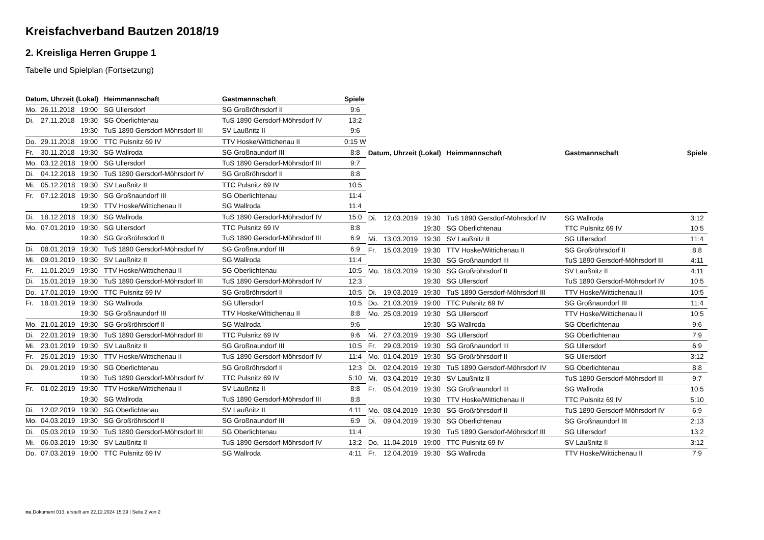Kreisfachverband Bautzen 2018/19
2. Kreisliga Herren Gruppe 1
Tabelle und Spielplan (Fortsetzung)
| Datum, Uhrzeit (Lokal) | | | Heimmannschaft | Gastmannschaft | Spiele |
| --- | --- | --- | --- | --- | --- |
| Mo. | 26.11.2018 | 19:00 | SG Ullersdorf | SG Großröhrsdorf II | 9:6 |
| Di. | 27.11.2018 | 19:30 | SG Oberlichtenau | TuS 1890 Gersdorf-Möhrsdorf IV | 13:2 |
| | | 19:30 | TuS 1890 Gersdorf-Möhrsdorf III | SV Laußnitz II | 9:6 |
| Do. | 29.11.2018 | 19:00 | TTC Pulsnitz 69 IV | TTV Hoske/Wittichenau II | 0:15 W |
| Fr. | 30.11.2018 | 19:30 | SG Wallroda | SG Großnaundorf III | 8:8 |
| Mo. | 03.12.2018 | 19:00 | SG Ullersdorf | TuS 1890 Gersdorf-Möhrsdorf III | 9:7 |
| Di. | 04.12.2018 | 19:30 | TuS 1890 Gersdorf-Möhrsdorf IV | SG Großröhrsdorf II | 8:8 |
| Mi. | 05.12.2018 | 19:30 | SV Laußnitz II | TTC Pulsnitz 69 IV | 10:5 |
| Fr. | 07.12.2018 | 19:30 | SG Großnaundorf III | SG Oberlichtenau | 11:4 |
| | | 19:30 | TTV Hoske/Wittichenau II | SG Wallroda | 11:4 |
| Di. | 18.12.2018 | 19:30 | SG Wallroda | TuS 1890 Gersdorf-Möhrsdorf IV | 15:0 |
| Mo. | 07.01.2019 | 19:30 | SG Ullersdorf | TTC Pulsnitz 69 IV | 8:8 |
| | | 19:30 | SG Großröhrsdorf II | TuS 1890 Gersdorf-Möhrsdorf III | 6:9 |
| Di. | 08.01.2019 | 19:30 | TuS 1890 Gersdorf-Möhrsdorf IV | SG Großnaundorf III | 6:9 |
| Mi. | 09.01.2019 | 19:30 | SV Laußnitz II | SG Wallroda | 11:4 |
| Fr. | 11.01.2019 | 19:30 | TTV Hoske/Wittichenau II | SG Oberlichtenau | 10:5 |
| Di. | 15.01.2019 | 19:30 | TuS 1890 Gersdorf-Möhrsdorf III | TuS 1890 Gersdorf-Möhrsdorf IV | 12:3 |
| Do. | 17.01.2019 | 19:00 | TTC Pulsnitz 69 IV | SG Großröhrsdorf II | 10:5 |
| Fr. | 18.01.2019 | 19:30 | SG Wallroda | SG Ullersdorf | 10:5 |
| | | 19:30 | SG Großnaundorf III | TTV Hoske/Wittichenau II | 8:8 |
| Mo. | 21.01.2019 | 19:30 | SG Großröhrsdorf II | SG Wallroda | 9:6 |
| Di. | 22.01.2019 | 19:30 | TuS 1890 Gersdorf-Möhrsdorf III | TTC Pulsnitz 69 IV | 9:6 |
| Mi. | 23.01.2019 | 19:30 | SV Laußnitz II | SG Großnaundorf III | 10:5 |
| Fr. | 25.01.2019 | 19:30 | TTV Hoske/Wittichenau II | TuS 1890 Gersdorf-Möhrsdorf IV | 11:4 |
| Di. | 29.01.2019 | 19:30 | SG Oberlichtenau | SG Großröhrsdorf II | 12:3 |
| | | 19:30 | TuS 1890 Gersdorf-Möhrsdorf IV | TTC Pulsnitz 69 IV | 5:10 |
| Fr. | 01.02.2019 | 19:30 | TTV Hoske/Wittichenau II | SV Laußnitz II | 8:8 |
| | | 19:30 | SG Wallroda | TuS 1890 Gersdorf-Möhrsdorf III | 8:8 |
| Di. | 12.02.2019 | 19:30 | SG Oberlichtenau | SV Laußnitz II | 4:11 |
| Mo. | 04.03.2019 | 19:30 | SG Großröhrsdorf II | SG Großnaundorf III | 6:9 |
| Di. | 05.03.2019 | 19:30 | TuS 1890 Gersdorf-Möhrsdorf III | SG Oberlichtenau | 11:4 |
| Mi. | 06.03.2019 | 19:30 | SV Laußnitz II | TuS 1890 Gersdorf-Möhrsdorf IV | 13:2 |
| Do. | 07.03.2019 | 19:00 | TTC Pulsnitz 69 IV | SG Wallroda | 4:11 |
| Datum, Uhrzeit (Lokal) | | | Heimmannschaft | Gastmannschaft | Spiele |
| --- | --- | --- | --- | --- | --- |
| Di. | 12.03.2019 | 19:30 | TuS 1890 Gersdorf-Möhrsdorf IV | SG Wallroda | 3:12 |
| | | 19:30 | SG Oberlichtenau | TTC Pulsnitz 69 IV | 10:5 |
| Mi. | 13.03.2019 | 19:30 | SV Laußnitz II | SG Ullersdorf | 11:4 |
| Fr. | 15.03.2019 | 19:30 | TTV Hoske/Wittichenau II | SG Großröhrsdorf II | 8:8 |
| | | 19:30 | SG Großnaundorf III | TuS 1890 Gersdorf-Möhrsdorf III | 4:11 |
| Mo. | 18.03.2019 | 19:30 | SG Großröhrsdorf II | SV Laußnitz II | 4:11 |
| | | 19:30 | SG Ullersdorf | TuS 1890 Gersdorf-Möhrsdorf IV | 10:5 |
| Di. | 19.03.2019 | 19:30 | TuS 1890 Gersdorf-Möhrsdorf III | TTV Hoske/Wittichenau II | 10:5 |
| Do. | 21.03.2019 | 19:00 | TTC Pulsnitz 69 IV | SG Großnaundorf III | 11:4 |
| Mo. | 25.03.2019 | 19:30 | SG Ullersdorf | TTV Hoske/Wittichenau II | 10:5 |
| | | 19:30 | SG Wallroda | SG Oberlichtenau | 9:6 |
| Mi. | 27.03.2019 | 19:30 | SG Ullersdorf | SG Oberlichtenau | 7:9 |
| Fr. | 29.03.2019 | 19:30 | SG Großnaundorf III | SG Ullersdorf | 6:9 |
| Mo. | 01.04.2019 | 19:30 | SG Großröhrsdorf II | SG Ullersdorf | 3:12 |
| Di. | 02.04.2019 | 19:30 | TuS 1890 Gersdorf-Möhrsdorf IV | SG Oberlichtenau | 8:8 |
| Mi. | 03.04.2019 | 19:30 | SV Laußnitz II | TuS 1890 Gersdorf-Möhrsdorf III | 9:7 |
| Fr. | 05.04.2019 | 19:30 | SG Großnaundorf III | SG Wallroda | 10:5 |
| | | 19:30 | TTV Hoske/Wittichenau II | TTC Pulsnitz 69 IV | 5:10 |
| Mo. | 08.04.2019 | 19:30 | SG Großröhrsdorf II | TuS 1890 Gersdorf-Möhrsdorf IV | 6:9 |
| Di. | 09.04.2019 | 19:30 | SG Oberlichtenau | SG Großnaundorf III | 2:13 |
| | | 19:30 | TuS 1890 Gersdorf-Möhrsdorf III | SG Ullersdorf | 13:2 |
| Do. | 11.04.2019 | 19:00 | TTC Pulsnitz 69 IV | SV Laußnitz II | 3:12 |
| Fr. | 12.04.2019 | 19:30 | SG Wallroda | TTV Hoske/Wittichenau II | 7:9 |
nu.Dokument 013, erstellt am 22.12.2024 15:39 | Seite 2 von 2